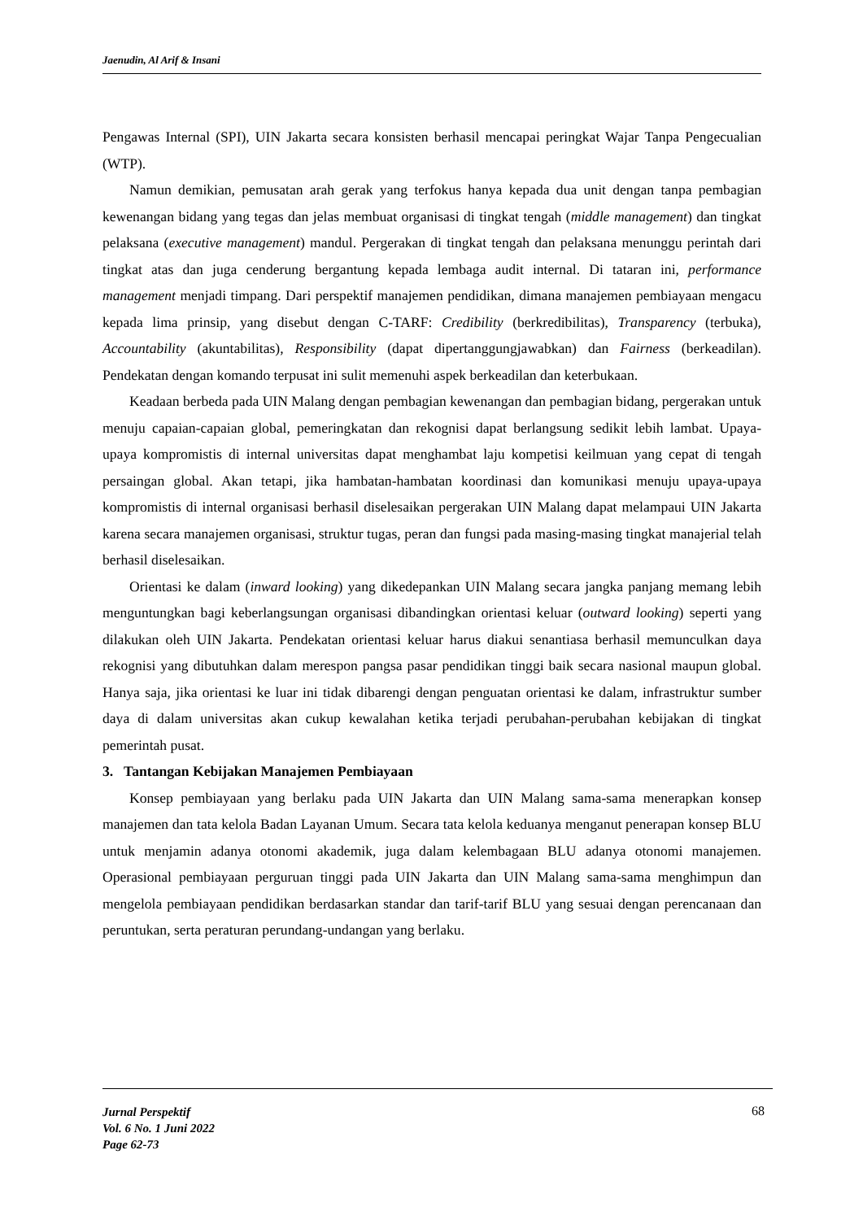Jaenudin, Al Arif & Insani
Pengawas Internal (SPI), UIN Jakarta secara konsisten berhasil mencapai peringkat Wajar Tanpa Pengecualian (WTP).
Namun demikian, pemusatan arah gerak yang terfokus hanya kepada dua unit dengan tanpa pembagian kewenangan bidang yang tegas dan jelas membuat organisasi di tingkat tengah (middle management) dan tingkat pelaksana (executive management) mandul. Pergerakan di tingkat tengah dan pelaksana menunggu perintah dari tingkat atas dan juga cenderung bergantung kepada lembaga audit internal. Di tataran ini, performance management menjadi timpang. Dari perspektif manajemen pendidikan, dimana manajemen pembiayaan mengacu kepada lima prinsip, yang disebut dengan C-TARF: Credibility (berkredibilitas), Transparency (terbuka), Accountability (akuntabilitas), Responsibility (dapat dipertanggungjawabkan) dan Fairness (berkeadilan). Pendekatan dengan komando terpusat ini sulit memenuhi aspek berkeadilan dan keterbukaan.
Keadaan berbeda pada UIN Malang dengan pembagian kewenangan dan pembagian bidang, pergerakan untuk menuju capaian-capaian global, pemeringkatan dan rekognisi dapat berlangsung sedikit lebih lambat. Upaya-upaya kompromistis di internal universitas dapat menghambat laju kompetisi keilmuan yang cepat di tengah persaingan global. Akan tetapi, jika hambatan-hambatan koordinasi dan komunikasi menuju upaya-upaya kompromistis di internal organisasi berhasil diselesaikan pergerakan UIN Malang dapat melampaui UIN Jakarta karena secara manajemen organisasi, struktur tugas, peran dan fungsi pada masing-masing tingkat manajerial telah berhasil diselesaikan.
Orientasi ke dalam (inward looking) yang dikedepankan UIN Malang secara jangka panjang memang lebih menguntungkan bagi keberlangsungan organisasi dibandingkan orientasi keluar (outward looking) seperti yang dilakukan oleh UIN Jakarta. Pendekatan orientasi keluar harus diakui senantiasa berhasil memunculkan daya rekognisi yang dibutuhkan dalam merespon pangsa pasar pendidikan tinggi baik secara nasional maupun global. Hanya saja, jika orientasi ke luar ini tidak dibarengi dengan penguatan orientasi ke dalam, infrastruktur sumber daya di dalam universitas akan cukup kewalahan ketika terjadi perubahan-perubahan kebijakan di tingkat pemerintah pusat.
3. Tantangan Kebijakan Manajemen Pembiayaan
Konsep pembiayaan yang berlaku pada UIN Jakarta dan UIN Malang sama-sama menerapkan konsep manajemen dan tata kelola Badan Layanan Umum. Secara tata kelola keduanya menganut penerapan konsep BLU untuk menjamin adanya otonomi akademik, juga dalam kelembagaan BLU adanya otonomi manajemen. Operasional pembiayaan perguruan tinggi pada UIN Jakarta dan UIN Malang sama-sama menghimpun dan mengelola pembiayaan pendidikan berdasarkan standar dan tarif-tarif BLU yang sesuai dengan perencanaan dan peruntukan, serta peraturan perundang-undangan yang berlaku.
Jurnal Perspektif
Vol. 6 No. 1 Juni 2022
Page 62-73
68